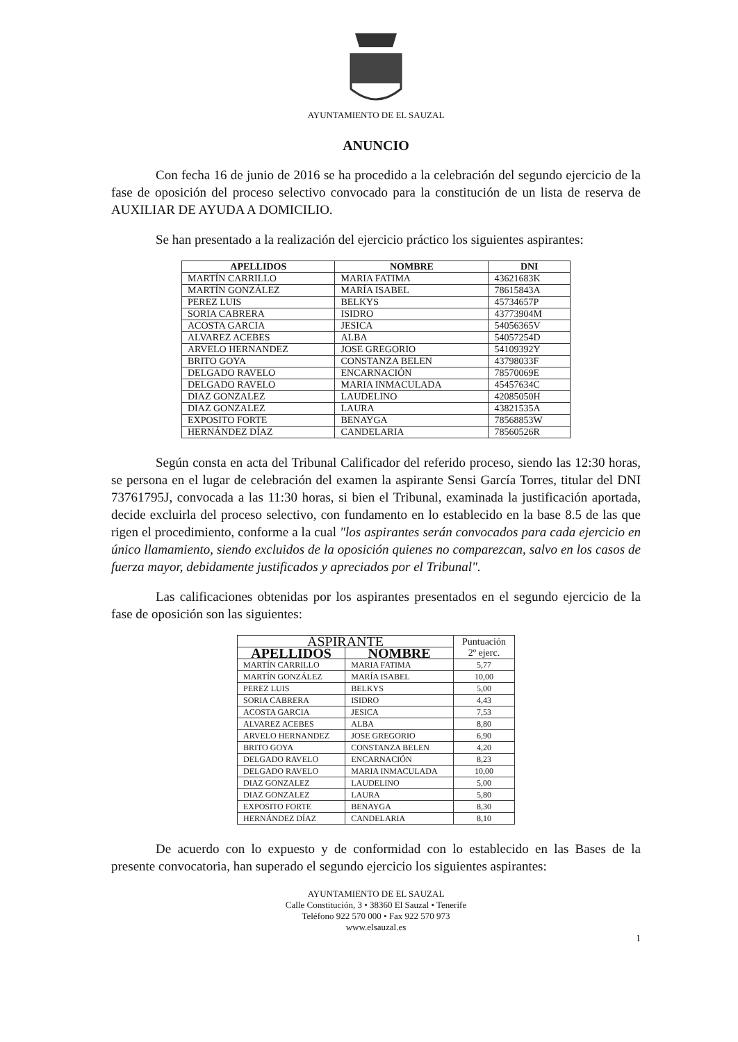AYUNTAMIENTO DE EL SAUZAL
ANUNCIO
Con fecha 16 de junio de 2016 se ha procedido a la celebración del segundo ejercicio de la fase de oposición del proceso selectivo convocado para la constitución de un lista de reserva de AUXILIAR DE AYUDA A DOMICILIO.
Se han presentado a la realización del ejercicio práctico los siguientes aspirantes:
| APELLIDOS | NOMBRE | DNI |
| --- | --- | --- |
| MARTÍN CARRILLO | MARIA FATIMA | 43621683K |
| MARTÍN GONZÁLEZ | MARÍA ISABEL | 78615843A |
| PEREZ LUIS | BELKYS | 45734657P |
| SORIA CABRERA | ISIDRO | 43773904M |
| ACOSTA GARCIA | JESICA | 54056365V |
| ALVAREZ ACEBES | ALBA | 54057254D |
| ARVELO HERNANDEZ | JOSE GREGORIO | 54109392Y |
| BRITO GOYA | CONSTANZA BELEN | 43798033F |
| DELGADO RAVELO | ENCARNACIÓN | 78570069E |
| DELGADO RAVELO | MARIA INMACULADA | 45457634C |
| DIAZ GONZALEZ | LAUDELINO | 42085050H |
| DIAZ GONZALEZ | LAURA | 43821535A |
| EXPOSITO FORTE | BENAYGA | 78568853W |
| HERNÁNDEZ DÍAZ | CANDELARIA | 78560526R |
Según consta en acta del Tribunal Calificador del referido proceso, siendo las 12:30 horas, se persona en el lugar de celebración del examen la aspirante Sensi García Torres, titular del DNI 73761795J, convocada a las 11:30 horas, si bien el Tribunal, examinada la justificación aportada, decide excluirla del proceso selectivo, con fundamento en lo establecido en la base 8.5 de las que rigen el procedimiento, conforme a la cual "los aspirantes serán convocados para cada ejercicio en único llamamiento, siendo excluidos de la oposición quienes no comparezcan, salvo en los casos de fuerza mayor, debidamente justificados y apreciados por el Tribunal".
Las calificaciones obtenidas por los aspirantes presentados en el segundo ejercicio de la fase de oposición son las siguientes:
| ASPIRANTE | | Puntuación 2º ejerc. |
| --- | --- | --- |
| APELLIDOS | NOMBRE | |
| MARTÍN CARRILLO | MARIA FATIMA | 5,77 |
| MARTÍN GONZÁLEZ | MARÍA ISABEL | 10,00 |
| PEREZ LUIS | BELKYS | 5,00 |
| SORIA CABRERA | ISIDRO | 4,43 |
| ACOSTA GARCIA | JESICA | 7,53 |
| ALVAREZ ACEBES | ALBA | 8,80 |
| ARVELO HERNANDEZ | JOSE GREGORIO | 6,90 |
| BRITO GOYA | CONSTANZA BELEN | 4,20 |
| DELGADO RAVELO | ENCARNACIÓN | 8,23 |
| DELGADO RAVELO | MARIA INMACULADA | 10,00 |
| DIAZ GONZALEZ | LAUDELINO | 5,00 |
| DIAZ GONZALEZ | LAURA | 5,80 |
| EXPOSITO FORTE | BENAYGA | 8,30 |
| HERNÁNDEZ DÍAZ | CANDELARIA | 8,10 |
De acuerdo con lo expuesto y de conformidad con lo establecido en las Bases de la presente convocatoria, han superado el segundo ejercicio los siguientes aspirantes:
AYUNTAMIENTO DE EL SAUZAL
Calle Constitución, 3 • 38360 El Sauzal • Tenerife
Teléfono 922 570 000 • Fax 922 570 973
www.elsauzal.es
1